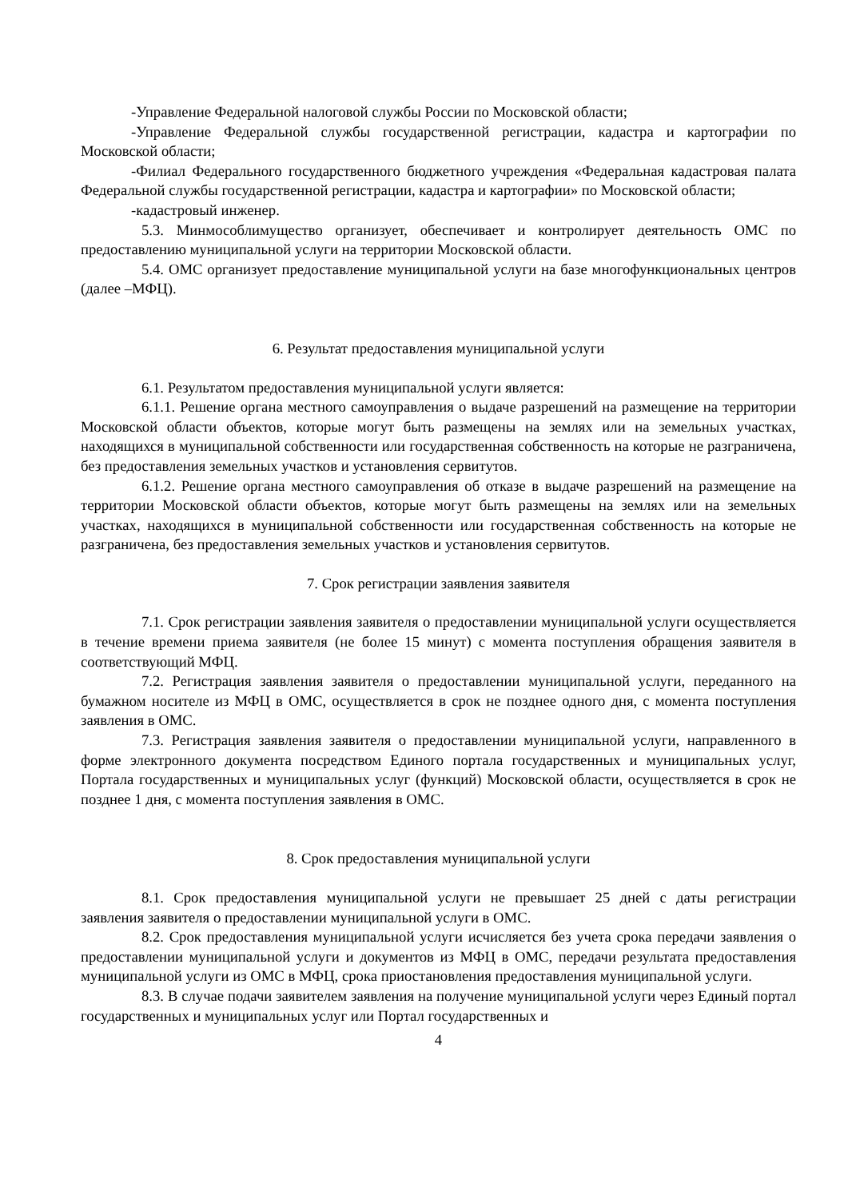-Управление Федеральной налоговой службы России по Московской области;
-Управление Федеральной службы государственной регистрации, кадастра и картографии по Московской области;
-Филиал Федерального государственного бюджетного учреждения «Федеральная кадастровая палата Федеральной службы государственной регистрации, кадастра и картографии» по Московской области;
-кадастровый инженер.
5.3. Минмособлимущество организует, обеспечивает и контролирует деятельность ОМС по предоставлению муниципальной услуги на территории Московской области.
5.4. ОМС организует предоставление муниципальной услуги на базе многофункциональных центров (далее –МФЦ).
6. Результат предоставления муниципальной услуги
6.1. Результатом предоставления муниципальной услуги является:
6.1.1. Решение органа местного самоуправления о выдаче разрешений на размещение на территории Московской области объектов, которые могут быть размещены на землях или на земельных участках, находящихся в муниципальной собственности или государственная собственность на которые не разграничена, без предоставления земельных участков и установления сервитутов.
6.1.2. Решение органа местного самоуправления об отказе в выдаче разрешений на размещение на территории Московской области объектов, которые могут быть размещены на землях или на земельных участках, находящихся в муниципальной собственности или государственная собственность на которые не разграничена, без предоставления земельных участков и установления сервитутов.
7. Срок регистрации заявления заявителя
7.1. Срок регистрации заявления заявителя о предоставлении муниципальной услуги осуществляется в течение времени приема заявителя (не более 15 минут) с момента поступления обращения заявителя в соответствующий МФЦ.
7.2. Регистрация заявления заявителя о предоставлении муниципальной услуги, переданного на бумажном носителе из МФЦ в ОМС, осуществляется в срок не позднее одного дня, с момента поступления заявления в ОМС.
7.3. Регистрация заявления заявителя о предоставлении муниципальной услуги, направленного в форме электронного документа посредством Единого портала государственных и муниципальных услуг, Портала государственных и муниципальных услуг (функций) Московской области, осуществляется в срок не позднее 1 дня, с момента поступления заявления в ОМС.
8. Срок предоставления муниципальной услуги
8.1. Срок предоставления муниципальной услуги не превышает 25 дней с даты регистрации заявления заявителя о предоставлении муниципальной услуги в ОМС.
8.2. Срок предоставления муниципальной услуги исчисляется без учета срока передачи заявления о предоставлении муниципальной услуги и документов из МФЦ в ОМС, передачи результата предоставления муниципальной услуги из ОМС в МФЦ, срока приостановления предоставления муниципальной услуги.
8.3. В случае подачи заявителем заявления на получение муниципальной услуги через Единый портал государственных и муниципальных услуг или Портал государственных и
4